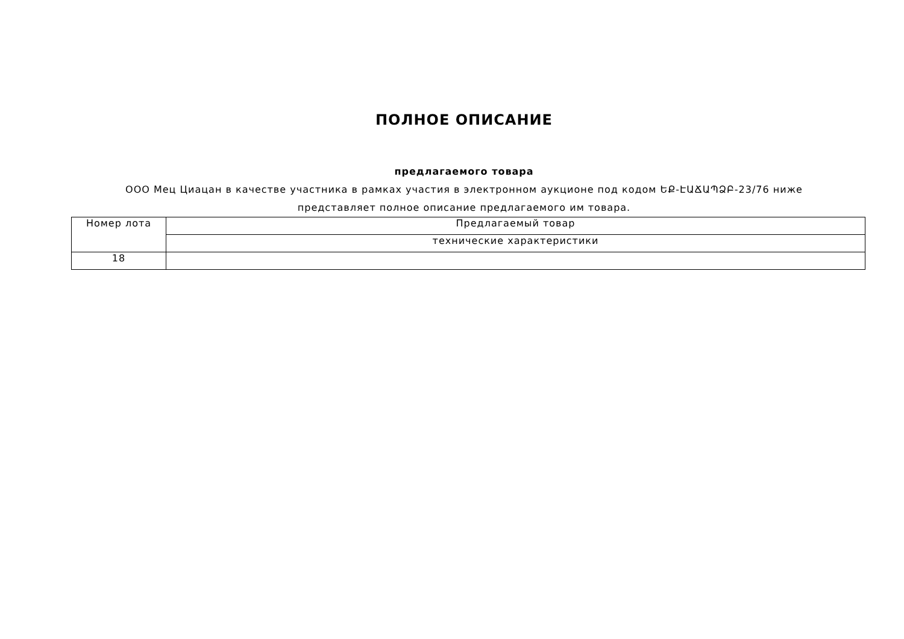ПОЛНОЕ ОПИСАНИЕ
предлагаемого товара
ООО Мец Циацан в качестве участника в рамках участия в электронном аукционе под кодом ԵՔ-ԷԱՃԱՊՁԲ-23/76 ниже
представляет полное описание предлагаемого им товара.
| Номер лота | Предлагаемый товар |
| | технические характеристики |
| 18 | |